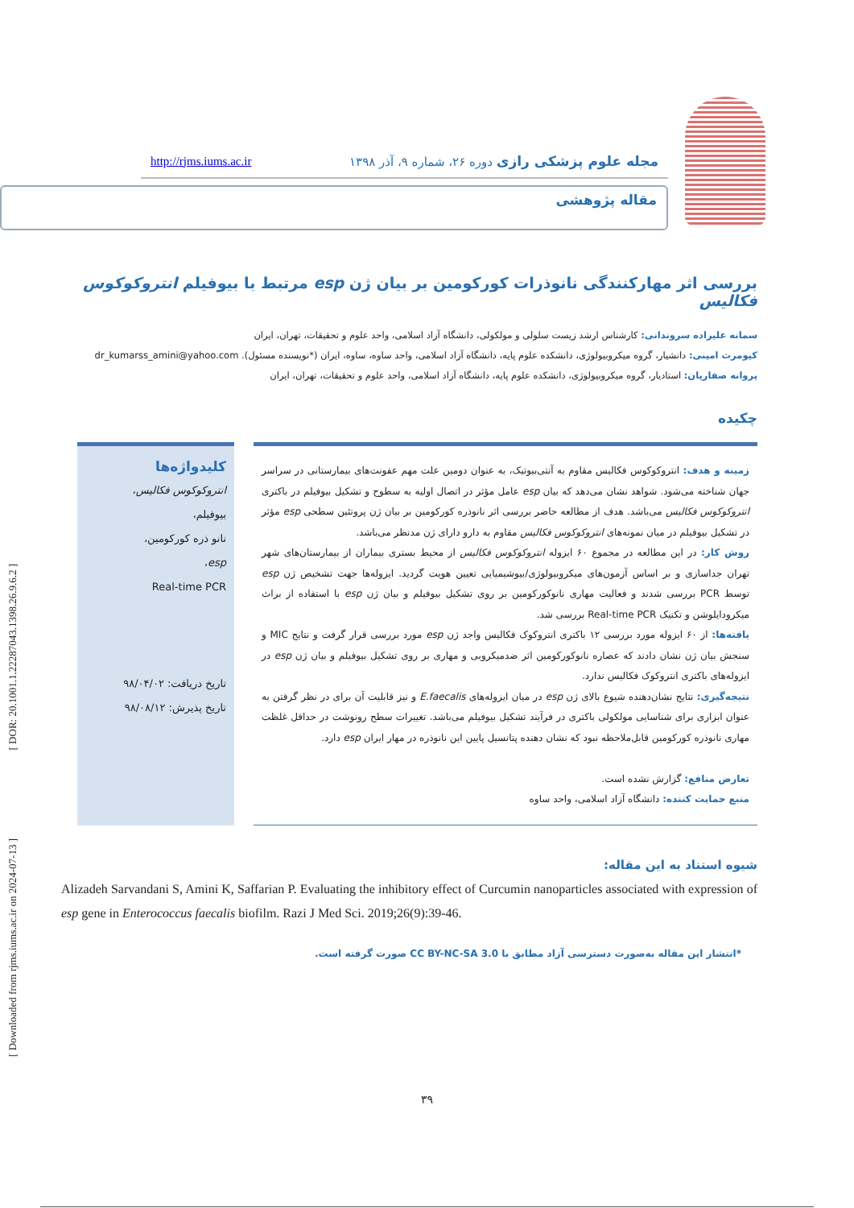[ DOR: 20.1001.1.22287043.1398.26.9.6.2 ]
[ Downloaded from rjms.iums.ac.ir on 2024-07-13 ]
مجله علوم پزشکی رازی دوره ۲۶، شماره ۹، آذر ۱۳۹۸ http://rjms.iums.ac.ir
مقاله پژوهشی
بررسی اثر مهارکنندگی نانوذرات کورکومین بر بیان ژن esp مرتبط با بیوفیلم انتروکوکوس فکالیس
سمانه علیزاده سروندانی: کارشناس ارشد زیست سلولی و مولکولی، دانشگاه آزاد اسلامی، واحد علوم و تحقیقات، تهران، ایران
کیومرث امینی: دانشیار، گروه میکروبیولوژی، دانشکده علوم پایه، دانشگاه آزاد اسلامی، واحد ساوه، ساوه، ایران (*نویسنده مسئول). dr_kumarss_amini@yahoo.com
پروانه صفاریان: استادیار، گروه میکروبیولوژی، دانشکده علوم پایه، دانشگاه آزاد اسلامی، واحد علوم و تحقیقات، تهران، ایران
چکیده
زمینه و هدف: انتروکوکوس فکالیس مقاوم به آنتی‌بیوتیک، به عنوان دومین علت مهم عفونت‌های بیمارستانی در سراسر جهان شناخته می‌شود. شواهد نشان می‌دهد که بیان esp عامل مؤثر در اتصال اولیه به سطوح و تشکیل بیوفیلم در باکتری انتروکوکوس فکالیس می‌باشد. هدف از مطالعه حاضر بررسی اثر نانوذره کورکومین بر بیان ژن پروتئین سطحی esp مؤثر در تشکیل بیوفیلم در میان نمونه‌های انتروکوکوس فکالیس مقاوم به دارو دارای ژن مدنظر می‌باشد.
روش کار: در این مطالعه در مجموع ۶۰ ایزوله انتروکوکوس فکالیس از محیط بستری بیماران از بیمارستان‌های شهر تهران جداسازی و بر اساس آزمون‌های میکروبیولوژی/بیوشیمیایی تعیین هویت گردید. ایزوله‌ها جهت تشخیص ژن esp توسط PCR بررسی شدند و فعالیت مهاری نانوکورکومین بر روی تشکیل بیوفیلم و بیان ژن esp با استفاده از براث میکرودایلوشن و تکنیک Real-time PCR بررسی شد.
یافته‌ها: از ۶۰ ایزوله مورد بررسی ۱۲ باکتری انتروکوک فکالیس واجد ژن esp مورد بررسی قرار گرفت و نتایج MIC و سنجش بیان ژن نشان دادند که عصاره نانوکورکومین اثر ضدمیکروبی و مهاری بر روی تشکیل بیوفیلم و بیان ژن esp در ایزوله‌های باکتری انتروکوک فکالیس ندارد.
نتیجه‌گیری: نتایج نشان‌دهنده شیوع بالای ژن esp در میان ایزوله‌های E.faecalis و نیز قابلیت آن برای در نظر گرفتن به عنوان ابزاری برای شناسایی مولکولی باکتری در فرآیند تشکیل بیوفیلم می‌باشد. تغییرات سطح رونوشت در حداقل غلظت مهاری نانوذره کورکومین قابل‌ملاحظه نبود که نشان دهنده پتانسیل پایین این نانوذره در مهار ایران esp دارد.
تعارض منافع: گزارش نشده است.
منبع حمایت کننده: دانشگاه آزاد اسلامی، واحد ساوه
کلیدواژه‌ها
انتروکوکوس فکالیس،
بیوفیلم،
نانو ذره کورکومین،
esp،
Real-time PCR
تاریخ دریافت: ۹۸/۰۴/۰۲
تاریخ پذیرش: ۹۸/۰۸/۱۲
شیوه استناد به این مقاله:
Alizadeh Sarvandani S, Amini K, Saffarian P. Evaluating the inhibitory effect of Curcumin nanoparticles associated with expression of esp gene in Enterococcus faecalis biofilm. Razi J Med Sci. 2019;26(9):39-46.
*انتشار این مقاله به‌صورت دسترسی آزاد مطابق با CC BY-NC-SA 3.0 صورت گرفته است.
۳۹